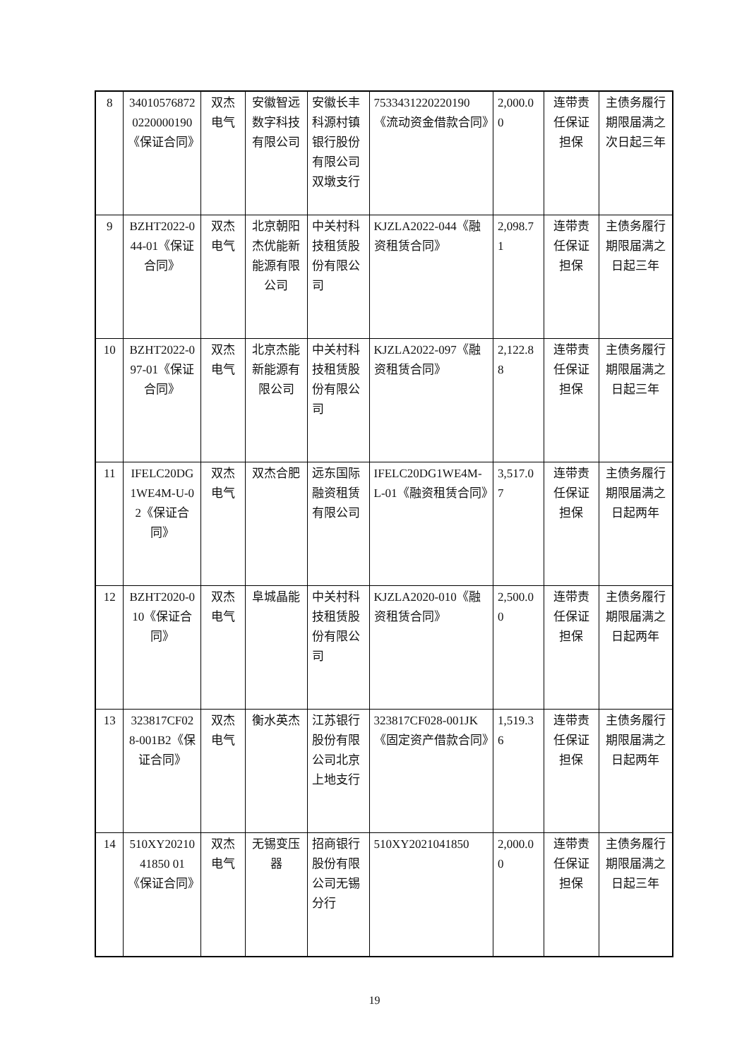| 8 | 340105768720220000190《保证合同》 | 双杰电气 | 安徽智远数字科技有限公司 | 安徽长丰科源村镇银行股份有限公司双墩支行 | 7533431220220190《流动资金借款合同》 | 2,000.00 | 连带责任保证担保 | 主债务履行期限届满之次日起三年 |
| 9 | BZHT2022-044-01《保证合同》 | 双杰电气 | 北京朝阳杰优能新能源有限公司 | 中关村科技租赁股份有限公司 | KJZLA2022-044《融资租赁合同》 | 2,098.71 | 连带责任保证担保 | 主债务履行期限届满之日起三年 |
| 10 | BZHT2022-097-01《保证合同》 | 双杰电气 | 北京杰能新能源有限公司 | 中关村科技租赁股份有限公司 | KJZLA2022-097《融资租赁合同》 | 2,122.88 | 连带责任保证担保 | 主债务履行期限届满之日起三年 |
| 11 | IFELC20DG1WE4M-U-02《保证合同》 | 双杰电气 | 双杰合肥 | 远东国际融资租赁有限公司 | IFELC20DG1WE4M-L-01《融资租赁合同》 | 3,517.07 | 连带责任保证担保 | 主债务履行期限届满之日起两年 |
| 12 | BZHT2020-010《保证合同》 | 双杰电气 | 阜城晶能 | 中关村科技租赁股份有限公司 | KJZLA2020-010《融资租赁合同》 | 2,500.00 | 连带责任保证担保 | 主债务履行期限届满之日起两年 |
| 13 | 323817CF028-001B2《保证合同》 | 双杰电气 | 衡水英杰 | 江苏银行股份有限公司北京上地支行 | 323817CF028-001JK《固定资产借款合同》 | 1,519.36 | 连带责任保证担保 | 主债务履行期限届满之日起两年 |
| 14 | 510XY2021041850 01《保证合同》 | 双杰电气 | 无锡变压器 | 招商银行股份有限公司无锡分行 | 510XY2021041850 | 2,000.00 | 连带责任保证担保 | 主债务履行期限届满之日起三年 |
19